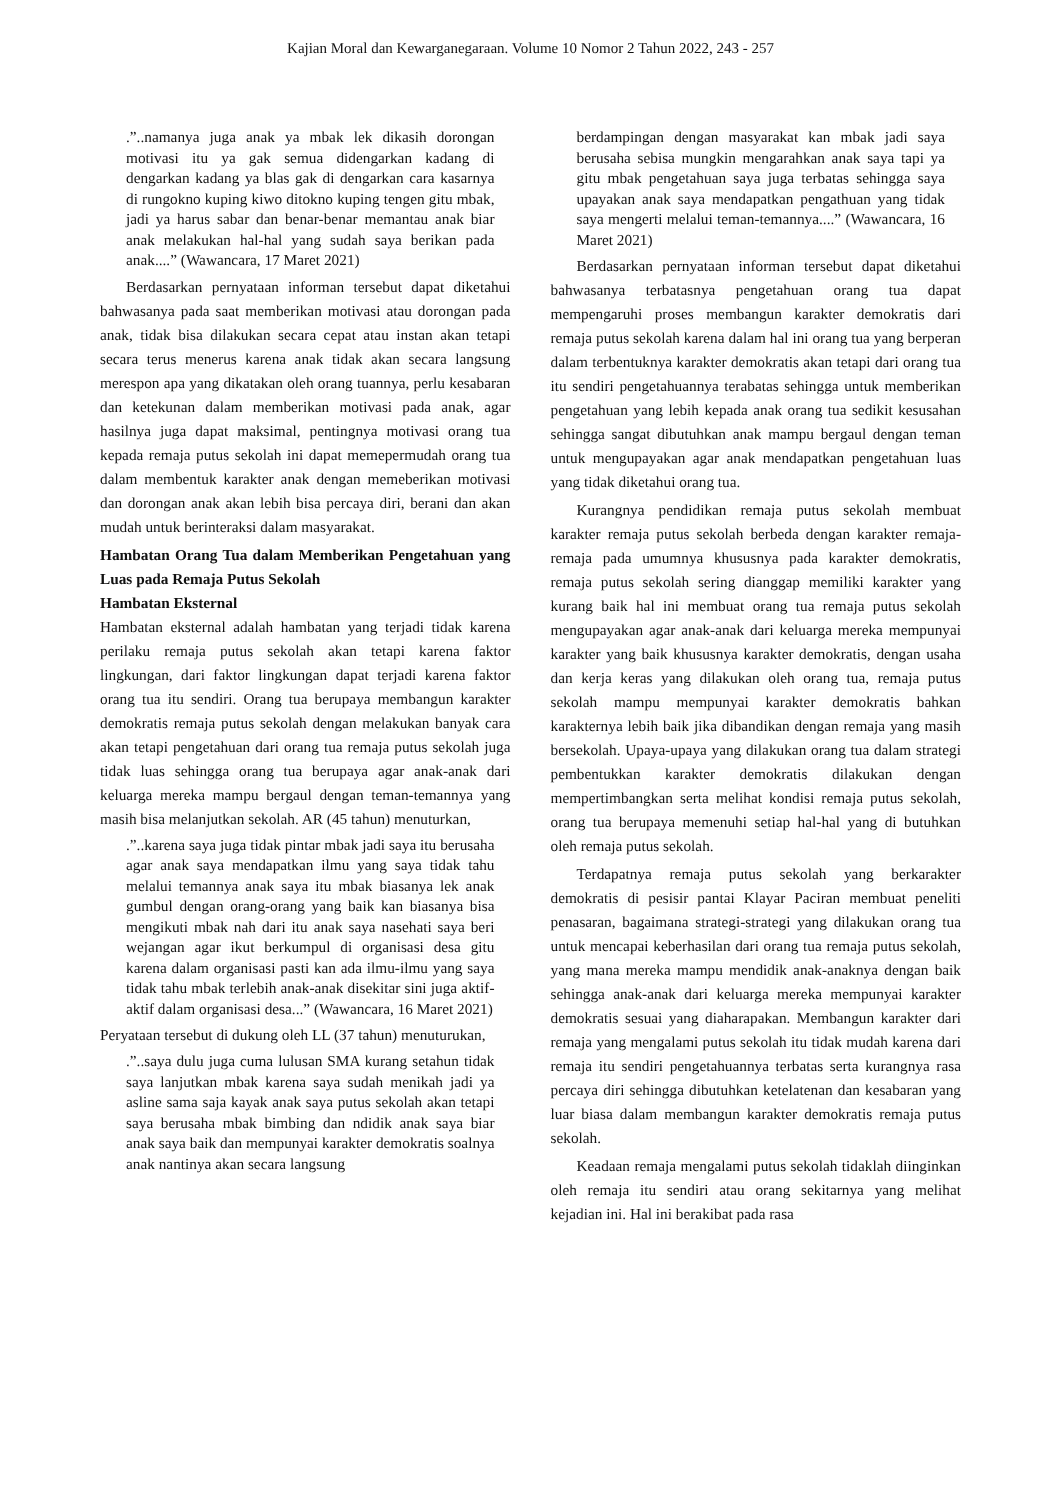Kajian Moral dan Kewarganegaraan. Volume 10 Nomor 2 Tahun 2022, 243 - 257
.”..namanya juga anak ya mbak lek dikasih dorongan motivasi itu ya gak semua didengarkan kadang di dengarkan kadang ya blas gak di dengarkan cara kasarnya di rungokno kuping kiwo ditokno kuping tengen gitu mbak, jadi ya harus sabar dan benar-benar memantau anak biar anak melakukan hal-hal yang sudah saya berikan pada anak....” (Wawancara, 17 Maret 2021)
Berdasarkan pernyataan informan tersebut dapat diketahui bahwasanya pada saat memberikan motivasi atau dorongan pada anak, tidak bisa dilakukan secara cepat atau instan akan tetapi secara terus menerus karena anak tidak akan secara langsung merespon apa yang dikatakan oleh orang tuannya, perlu kesabaran dan ketekunan dalam memberikan motivasi pada anak, agar hasilnya juga dapat maksimal, pentingnya motivasi orang tua kepada remaja putus sekolah ini dapat memepermudah orang tua dalam membentuk karakter anak dengan memeberikan motivasi dan dorongan anak akan lebih bisa percaya diri, berani dan akan mudah untuk berinteraksi dalam masyarakat.
Hambatan Orang Tua dalam Memberikan Pengetahuan yang Luas pada Remaja Putus Sekolah
Hambatan Eksternal
Hambatan eksternal adalah hambatan yang terjadi tidak karena perilaku remaja putus sekolah akan tetapi karena faktor lingkungan, dari faktor lingkungan dapat terjadi karena faktor orang tua itu sendiri. Orang tua berupaya membangun karakter demokratis remaja putus sekolah dengan melakukan banyak cara akan tetapi pengetahuan dari orang tua remaja putus sekolah juga tidak luas sehingga orang tua berupaya agar anak-anak dari keluarga mereka mampu bergaul dengan teman-temannya yang masih bisa melanjutkan sekolah. AR (45 tahun) menuturkan,
.”..karena saya juga tidak pintar mbak jadi saya itu berusaha agar anak saya mendapatkan ilmu yang saya tidak tahu melalui temannya anak saya itu mbak biasanya lek anak gumbul dengan orang-orang yang baik kan biasanya bisa mengikuti mbak nah dari itu anak saya nasehati saya beri wejangan agar ikut berkumpul di organisasi desa gitu karena dalam organisasi pasti kan ada ilmu-ilmu yang saya tidak tahu mbak terlebih anak-anak disekitar sini juga aktif-aktif dalam organisasi desa...” (Wawancara, 16 Maret 2021)
Peryataan tersebut di dukung oleh LL (37 tahun) menuturukan,
.”..saya dulu juga cuma lulusan SMA kurang setahun tidak saya lanjutkan mbak karena saya sudah menikah jadi ya asline sama saja kayak anak saya putus sekolah akan tetapi saya berusaha mbak bimbing dan ndidik anak saya biar anak saya baik dan mempunyai karakter demokratis soalnya anak nantinya akan secara langsung
berdampingan dengan masyarakat kan mbak jadi saya berusaha sebisa mungkin mengarahkan anak saya tapi ya gitu mbak pengetahuan saya juga terbatas sehingga saya upayakan anak saya mendapatkan pengathuan yang tidak saya mengerti melalui teman-temannya....” (Wawancara, 16 Maret 2021)
Berdasarkan pernyataan informan tersebut dapat diketahui bahwasanya terbatasnya pengetahuan orang tua dapat mempengaruhi proses membangun karakter demokratis dari remaja putus sekolah karena dalam hal ini orang tua yang berperan dalam terbentuknya karakter demokratis akan tetapi dari orang tua itu sendiri pengetahuannya terabatas sehingga untuk memberikan pengetahuan yang lebih kepada anak orang tua sedikit kesusahan sehingga sangat dibutuhkan anak mampu bergaul dengan teman untuk mengupayakan agar anak mendapatkan pengetahuan luas yang tidak diketahui orang tua.
Kurangnya pendidikan remaja putus sekolah membuat karakter remaja putus sekolah berbeda dengan karakter remaja-remaja pada umumnya khususnya pada karakter demokratis, remaja putus sekolah sering dianggap memiliki karakter yang kurang baik hal ini membuat orang tua remaja putus sekolah mengupayakan agar anak-anak dari keluarga mereka mempunyai karakter yang baik khususnya karakter demokratis, dengan usaha dan kerja keras yang dilakukan oleh orang tua, remaja putus sekolah mampu mempunyai karakter demokratis bahkan karakternya lebih baik jika dibandikan dengan remaja yang masih bersekolah. Upaya-upaya yang dilakukan orang tua dalam strategi pembentukkan karakter demokratis dilakukan dengan mempertimbangkan serta melihat kondisi remaja putus sekolah, orang tua berupaya memenuhi setiap hal-hal yang di butuhkan oleh remaja putus sekolah.
Terdapatnya remaja putus sekolah yang berkarakter demokratis di pesisir pantai Klayar Paciran membuat peneliti penasaran, bagaimana strategi-strategi yang dilakukan orang tua untuk mencapai keberhasilan dari orang tua remaja putus sekolah, yang mana mereka mampu mendidik anak-anaknya dengan baik sehingga anak-anak dari keluarga mereka mempunyai karakter demokratis sesuai yang diaharapakan. Membangun karakter dari remaja yang mengalami putus sekolah itu tidak mudah karena dari remaja itu sendiri pengetahuannya terbatas serta kurangnya rasa percaya diri sehingga dibutuhkan ketelatenan dan kesabaran yang luar biasa dalam membangun karakter demokratis remaja putus sekolah.
Keadaan remaja mengalami putus sekolah tidaklah diinginkan oleh remaja itu sendiri atau orang sekitarnya yang melihat kejadian ini. Hal ini berakibat pada rasa